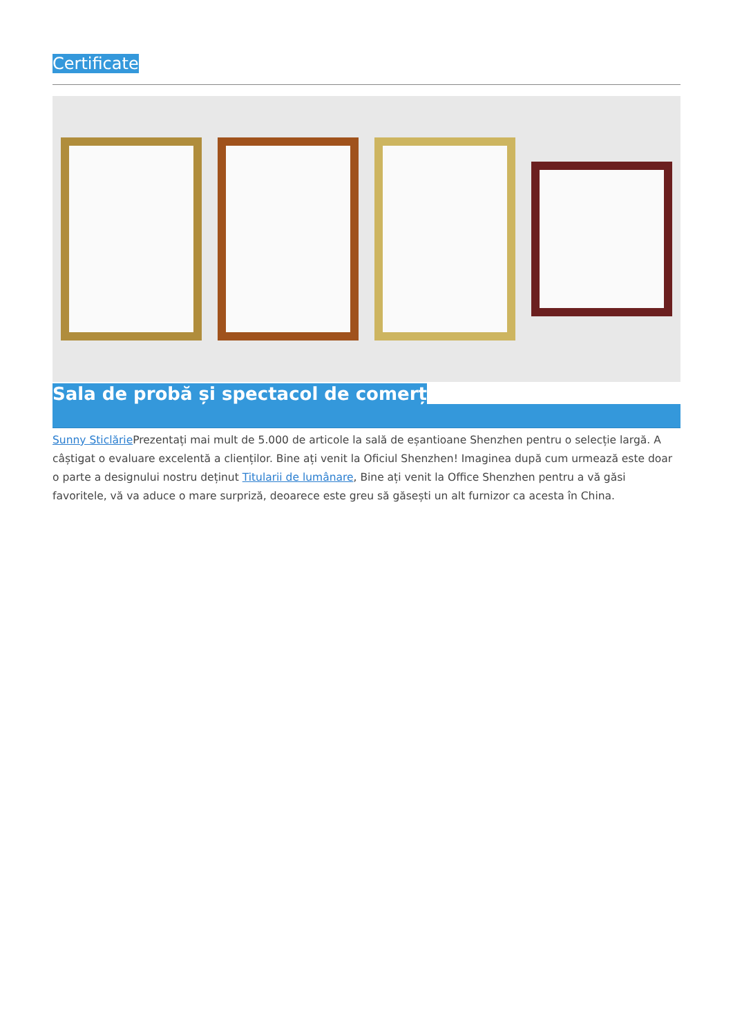Certificate
Sala de probă și spectacol de comerț
Sunny Sticlărie Prezentați mai mult de 5.000 de articole la sală de eșantioane Shenzhen pentru o selecție largă. A câștigat o evaluare excelentă a clienților. Bine ați venit la Oficiul Shenzhen! Imaginea după cum urmează este doar o parte a designului nostru deținut Titularii de lumânare, Bine ați venit la Office Shenzhen pentru a vă găsi favoritele, vă va aduce o mare surpriză, deoarece este greu să găsești un alt furnizor ca acesta în China.